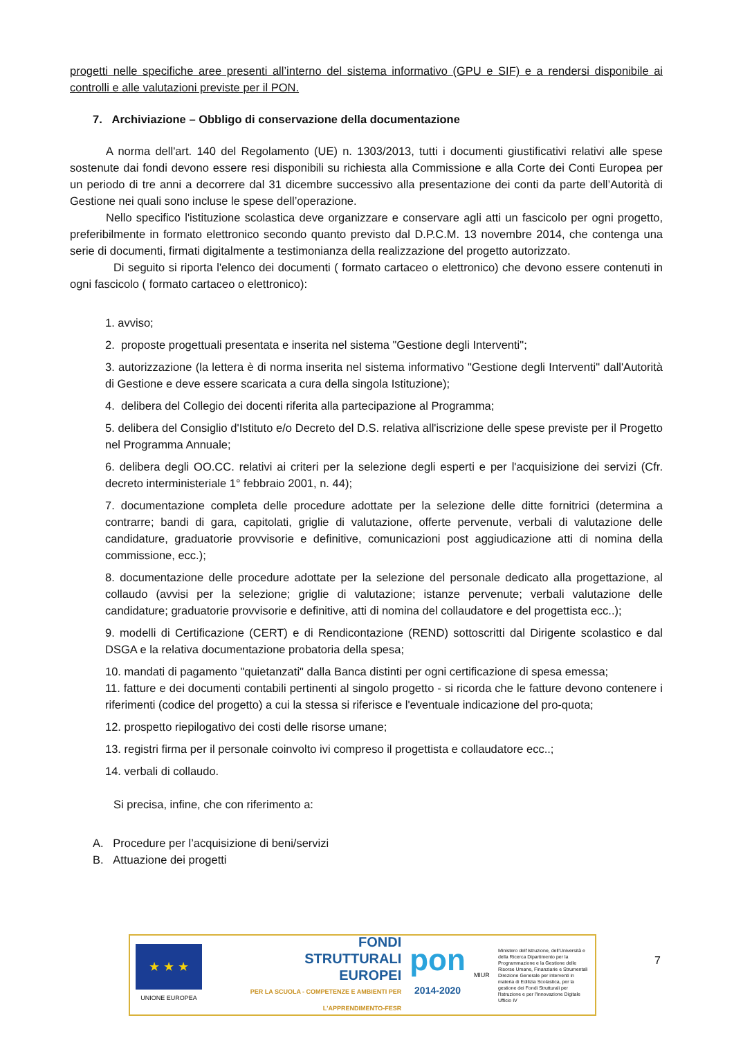progetti nelle specifiche aree presenti all’interno del sistema informativo (GPU e SIF) e a rendersi disponibile ai controlli e alle valutazioni previste per il PON.
7. Archiviazione – Obbligo di conservazione della documentazione
A norma dell'art. 140 del Regolamento (UE) n. 1303/2013, tutti i documenti giustificativi relativi alle spese sostenute dai fondi devono essere resi disponibili su richiesta alla Commissione e alla Corte dei Conti Europea per un periodo di tre anni a decorrere dal 31 dicembre successivo alla presentazione dei conti da parte dell’Autorità di Gestione nei quali sono incluse le spese dell’operazione.
Nello specifico l'istituzione scolastica deve organizzare e conservare agli atti un fascicolo per ogni progetto, preferibilmente in formato elettronico secondo quanto previsto dal D.P.C.M. 13 novembre 2014, che contenga una serie di documenti, firmati digitalmente a testimonianza della realizzazione del progetto autorizzato.
Di seguito si riporta l'elenco dei documenti ( formato cartaceo o elettronico) che devono essere contenuti in ogni fascicolo ( formato cartaceo o elettronico):
1. avviso;
2. proposte progettuali presentata e inserita nel sistema "Gestione degli Interventi";
3. autorizzazione (la lettera è di norma inserita nel sistema informativo "Gestione degli Interventi" dall'Autorità di Gestione e deve essere scaricata a cura della singola Istituzione);
4. delibera del Collegio dei docenti riferita alla partecipazione al Programma;
5. delibera del Consiglio d'Istituto e/o Decreto del D.S. relativa all'iscrizione delle spese previste per il Progetto nel Programma Annuale;
6. delibera degli OO.CC. relativi ai criteri per la selezione degli esperti e per l'acquisizione dei servizi (Cfr. decreto interministeriale 1° febbraio 2001, n. 44);
7. documentazione completa delle procedure adottate per la selezione delle ditte fornitrici (determina a contrarre; bandi di gara, capitolati, griglie di valutazione, offerte pervenute, verbali di valutazione delle candidature, graduatorie provvisorie e definitive, comunicazioni post aggiudicazione atti di nomina della commissione, ecc.);
8. documentazione delle procedure adottate per la selezione del personale dedicato alla progettazione, al collaudo (avvisi per la selezione; griglie di valutazione; istanze pervenute; verbali valutazione delle candidature; graduatorie provvisorie e definitive, atti di nomina del collaudatore e del progettista ecc..);
9. modelli di Certificazione (CERT) e di Rendicontazione (REND) sottoscritti dal Dirigente scolastico e dal DSGA e la relativa documentazione probatoria della spesa;
10. mandati di pagamento "quietanzati" dalla Banca distinti per ogni certificazione di spesa emessa;
11. fatture e dei documenti contabili pertinenti al singolo progetto - si ricorda che le fatture devono contenere i riferimenti (codice del progetto) a cui la stessa si riferisce e l'eventuale indicazione del pro-quota;
12. prospetto riepilogativo dei costi delle risorse umane;
13. registri firma per il personale coinvolto ivi compreso il progettista e collaudatore ecc..;
14. verbali di collaudo.
Si precisa, infine, che con riferimento a:
A. Procedure per l’acquisizione di beni/servizi
B. Attuazione dei progetti
★ ★ ★
UNIONE EUROPEA
FONDI
STRUTTURALI
EUROPEI
PER LA SCUOLA - COMPETENZE E AMBIENTI PER L'APPRENDIMENTO-FESR
pon
2014-2020
MIUR
Ministero dell'Istruzione, dell'Università e della Ricerca Dipartimento per la Programmazione e la Gestione delle Risorse Umane, Finanziarie e Strumentali Direzione Generale per interventi in materia di Edilizia Scolastica, per la gestione dei Fondi Strutturali per l'Istruzione e per l'Innovazione Digitale Ufficio IV
7